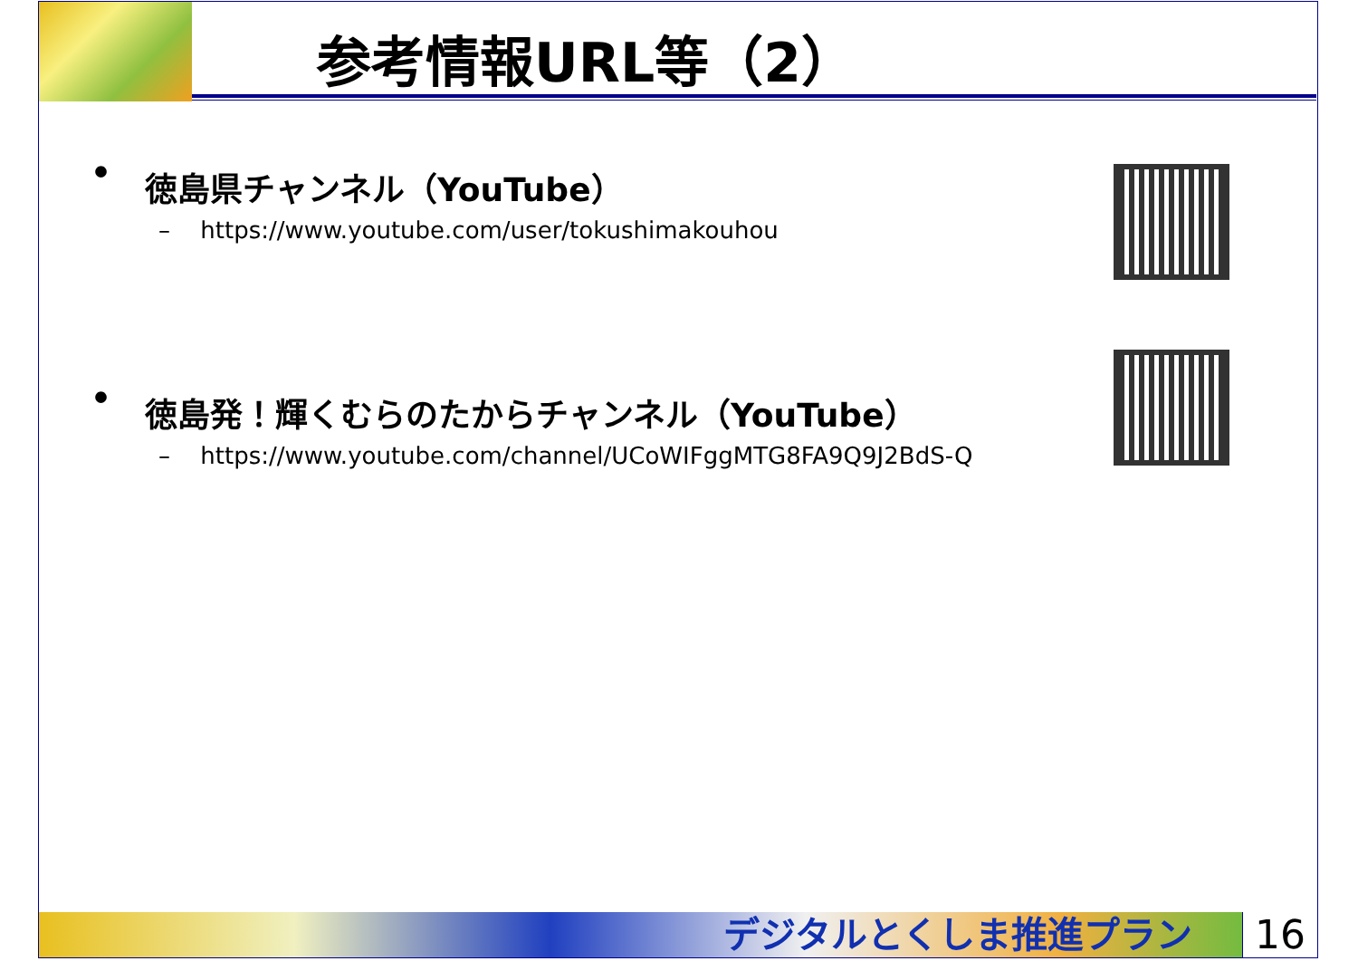参考情報URL等（2）
• 徳島県チャンネル（YouTube）
– https://www.youtube.com/user/tokushimakouhou
• 徳島発！輝くむらのたからチャンネル（YouTube）
– https://www.youtube.com/channel/UCoWIFggMTG8FA9Q9J2BdS-Q
デジタルとくしま推進プラン 16